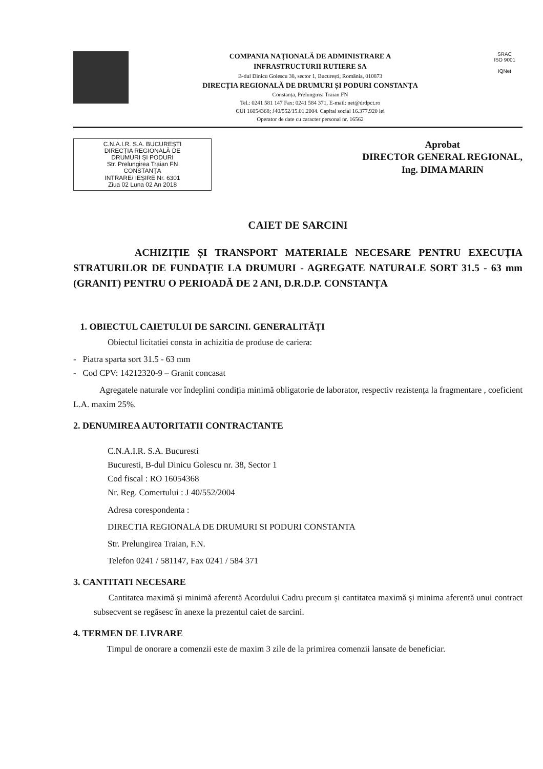COMPANIA NAȚIONALĂ DE ADMINISTRARE A
INFRASTRUCTURII RUTIERE SA
B-dul Dinicu Golescu 38, sector 1, București, România, 010873
DIRECȚIA REGIONALĂ DE DRUMURI ȘI PODURI CONSTANȚA
Constanța, Prelungirea Traian FN
Tel.: 0241 581 147 Fax: 0241 584 371, E-mail: net@drdpct.ro
CUI 16054368; J40/552/15.01.2004. Capital social 16.377.920 lei
Operator de date cu caracter personal nr. 16562
SRAC
ISO 9001
IQNet
C.N.A.I.R. S.A. BUCUREȘTI
DIRECȚIA REGIONALĂ DE
DRUMURI ȘI PODURI
Str. Prelungirea Traian FN
CONSTANȚA
INTRARE/ IEȘIRE Nr. 6301
Ziua 02 Luna 02 An 2018
Aprobat
DIRECTOR GENERAL REGIONAL,
Ing. DIMA MARIN
CAIET DE SARCINI
ACHIZIȚIE ȘI TRANSPORT MATERIALE NECESARE PENTRU EXECUȚIA STRATURILOR DE FUNDAȚIE LA DRUMURI - AGREGATE NATURALE SORT 31.5 - 63 mm (GRANIT) PENTRU O PERIOADĂ DE 2 ANI, D.R.D.P. CONSTANȚA
1. OBIECTUL CAIETULUI DE SARCINI. GENERALITĂȚI
Obiectul licitatiei consta in achizitia de produse de cariera:
- Piatra sparta sort 31.5 - 63 mm
- Cod CPV: 14212320-9 – Granit concasat
Agregatele naturale vor îndeplini condiția minimă obligatorie de laborator, respectiv rezistența la fragmentare , coeficient L.A. maxim 25%.
2. DENUMIREA AUTORITATII CONTRACTANTE
C.N.A.I.R. S.A. Bucuresti
Bucuresti, B-dul Dinicu Golescu nr. 38, Sector 1
Cod fiscal : RO 16054368
Nr. Reg. Comertului : J 40/552/2004
Adresa corespondenta :
DIRECTIA REGIONALA DE DRUMURI SI PODURI CONSTANTA
Str. Prelungirea Traian, F.N.
Telefon 0241 / 581147, Fax 0241 / 584 371
3. CANTITATI NECESARE
Cantitatea maximă și minimă aferentă Acordului Cadru precum și cantitatea maximă și minima aferentă unui contract subsecvent se regăsesc în anexe la prezentul caiet de sarcini.
4. TERMEN DE LIVRARE
Timpul de onorare a comenzii este de maxim 3 zile de la primirea comenzii lansate de beneficiar.